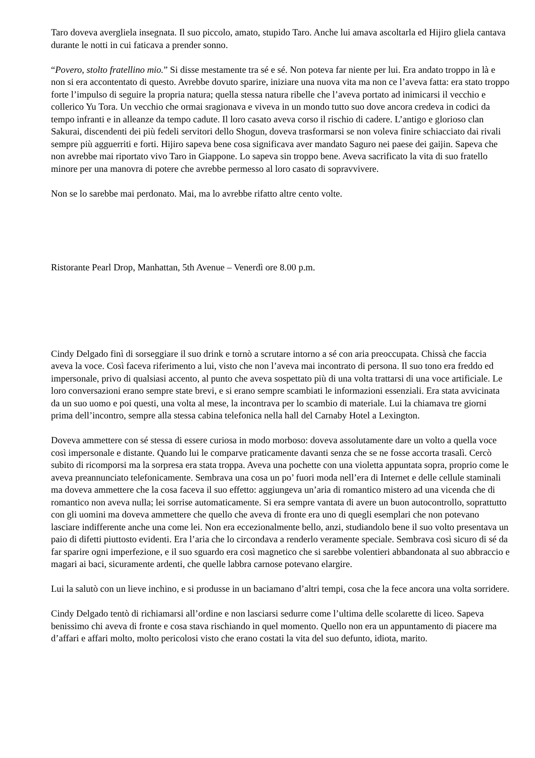Taro doveva avergliela insegnata. Il suo piccolo, amato, stupido Taro. Anche lui amava ascoltarla ed Hijiro gliela cantava durante le notti in cui faticava a prender sonno.
“Povero, stolto fratellino mio.” Si disse mestamente tra sé e sé. Non poteva far niente per lui. Era andato troppo in là e non si era accontentato di questo. Avrebbe dovuto sparire, iniziare una nuova vita ma non ce l’aveva fatta: era stato troppo forte l’impulso di seguire la propria natura; quella stessa natura ribelle che l’aveva portato ad inimicarsi il vecchio e collerico Yu Tora. Un vecchio che ormai sragionava e viveva in un mondo tutto suo dove ancora credeva in codici da tempo infranti e in alleanze da tempo cadute. Il loro casato aveva corso il rischio di cadere. L’antigo e glorioso clan Sakurai, discendenti dei più fedeli servitori dello Shogun, doveva trasformarsi se non voleva finire schiacciato dai rivali sempre più agguerriti e forti. Hijiro sapeva bene cosa significava aver mandato Saguro nei paese dei gaijin. Sapeva che non avrebbe mai riportato vivo Taro in Giappone. Lo sapeva sin troppo bene. Aveva sacrificato la vita di suo fratello minore per una manovra di potere che avrebbe permesso al loro casato di sopravvivere.
Non se lo sarebbe mai perdonato. Mai, ma lo avrebbe rifatto altre cento volte.
Ristorante Pearl Drop, Manhattan, 5th Avenue – Venerdì ore 8.00 p.m.
Cindy Delgado finì di sorseggiare il suo drink e tornò a scrutare intorno a sé con aria preoccupata. Chissà che faccia aveva la voce. Così faceva riferimento a lui, visto che non l’aveva mai incontrato di persona. Il suo tono era freddo ed impersonale, privo di qualsiasi accento, al punto che aveva sospettato più di una volta trattarsi di una voce artificiale. Le loro conversazioni erano sempre state brevi, e si erano sempre scambiati le informazioni essenziali. Era stata avvicinata da un suo uomo e poi questi, una volta al mese, la incontrava per lo scambio di materiale. Lui la chiamava tre giorni prima dell’incontro, sempre alla stessa cabina telefonica nella hall del Carnaby Hotel a Lexington.
Doveva ammettere con sé stessa di essere curiosa in modo morboso: doveva assolutamente dare un volto a quella voce così impersonale e distante. Quando lui le comparve praticamente davanti senza che se ne fosse accorta trasalì. Cercò subito di ricomporsi ma la sorpresa era stata troppa. Aveva una pochette con una violetta appuntata sopra, proprio come le aveva preannunciato telefonicamente. Sembrava una cosa un po’ fuori moda nell’era di Internet e delle cellule staminali ma doveva ammettere che la cosa faceva il suo effetto: aggiungeva un’aria di romantico mistero ad una vicenda che di romantico non aveva nulla; lei sorrise automaticamente. Si era sempre vantata di avere un buon autocontrollo, soprattutto con gli uomini ma doveva ammettere che quello che aveva di fronte era uno di quegli esemplari che non potevano lasciare indifferente anche una come lei. Non era eccezionalmente bello, anzi, studiandolo bene il suo volto presentava un paio di difetti piuttosto evidenti. Era l’aria che lo circondava a renderlo veramente speciale. Sembrava così sicuro di sé da far sparire ogni imperfezione, e il suo sguardo era così magnetico che si sarebbe volentieri abbandonata al suo abbraccio e magari ai baci, sicuramente ardenti, che quelle labbra carnose potevano elargire.
Lui la salutò con un lieve inchino, e si produsse in un baciamano d’altri tempi, cosa che la fece ancora una volta sorridere.
Cindy Delgado tentò di richiamarsi all’ordine e non lasciarsi sedurre come l’ultima delle scolarette di liceo. Sapeva benissimo chi aveva di fronte e cosa stava rischiando in quel momento. Quello non era un appuntamento di piacere ma d’affari e affari molto, molto pericolosi visto che erano costati la vita del suo defunto, idiota, marito.